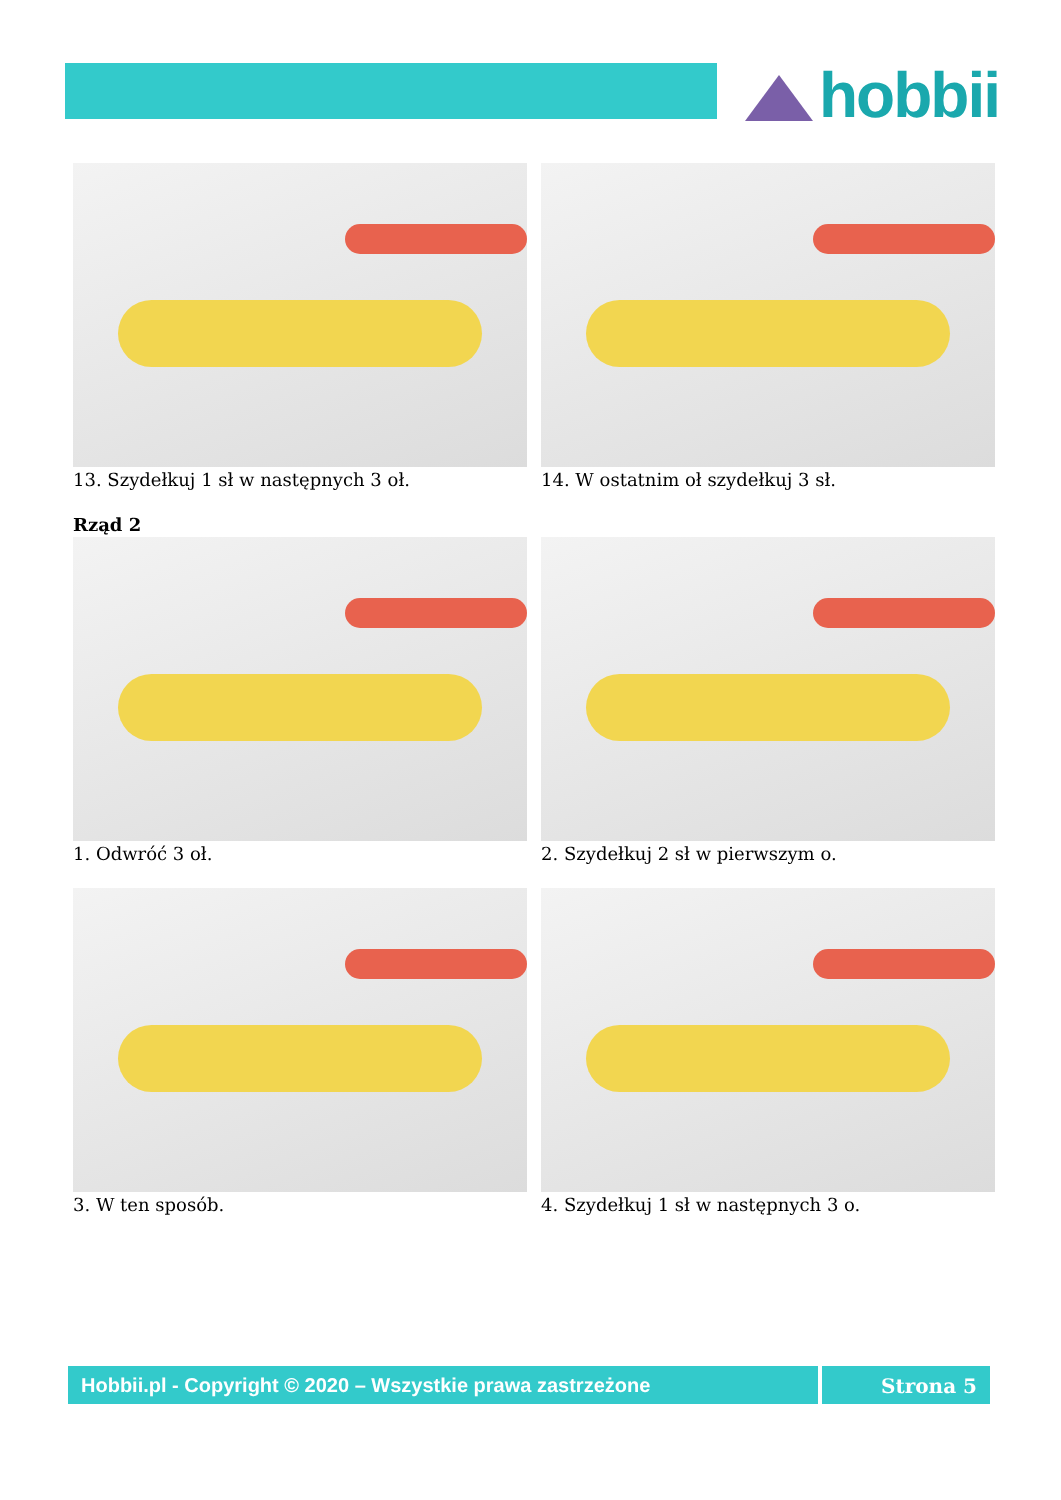hobbii
13. Szydełkuj 1 sł w następnych 3 oł. 14. W ostatnim oł szydełkuj 3 sł.
Rząd 2
1. Odwróć 3 oł. 2. Szydełkuj 2 sł w pierwszym o.
3. W ten sposób. 4. Szydełkuj 1 sł w następnych 3 o.
Hobbii.pl - Copyright © 2020 – Wszystkie prawa zastrzeżone Strona 5